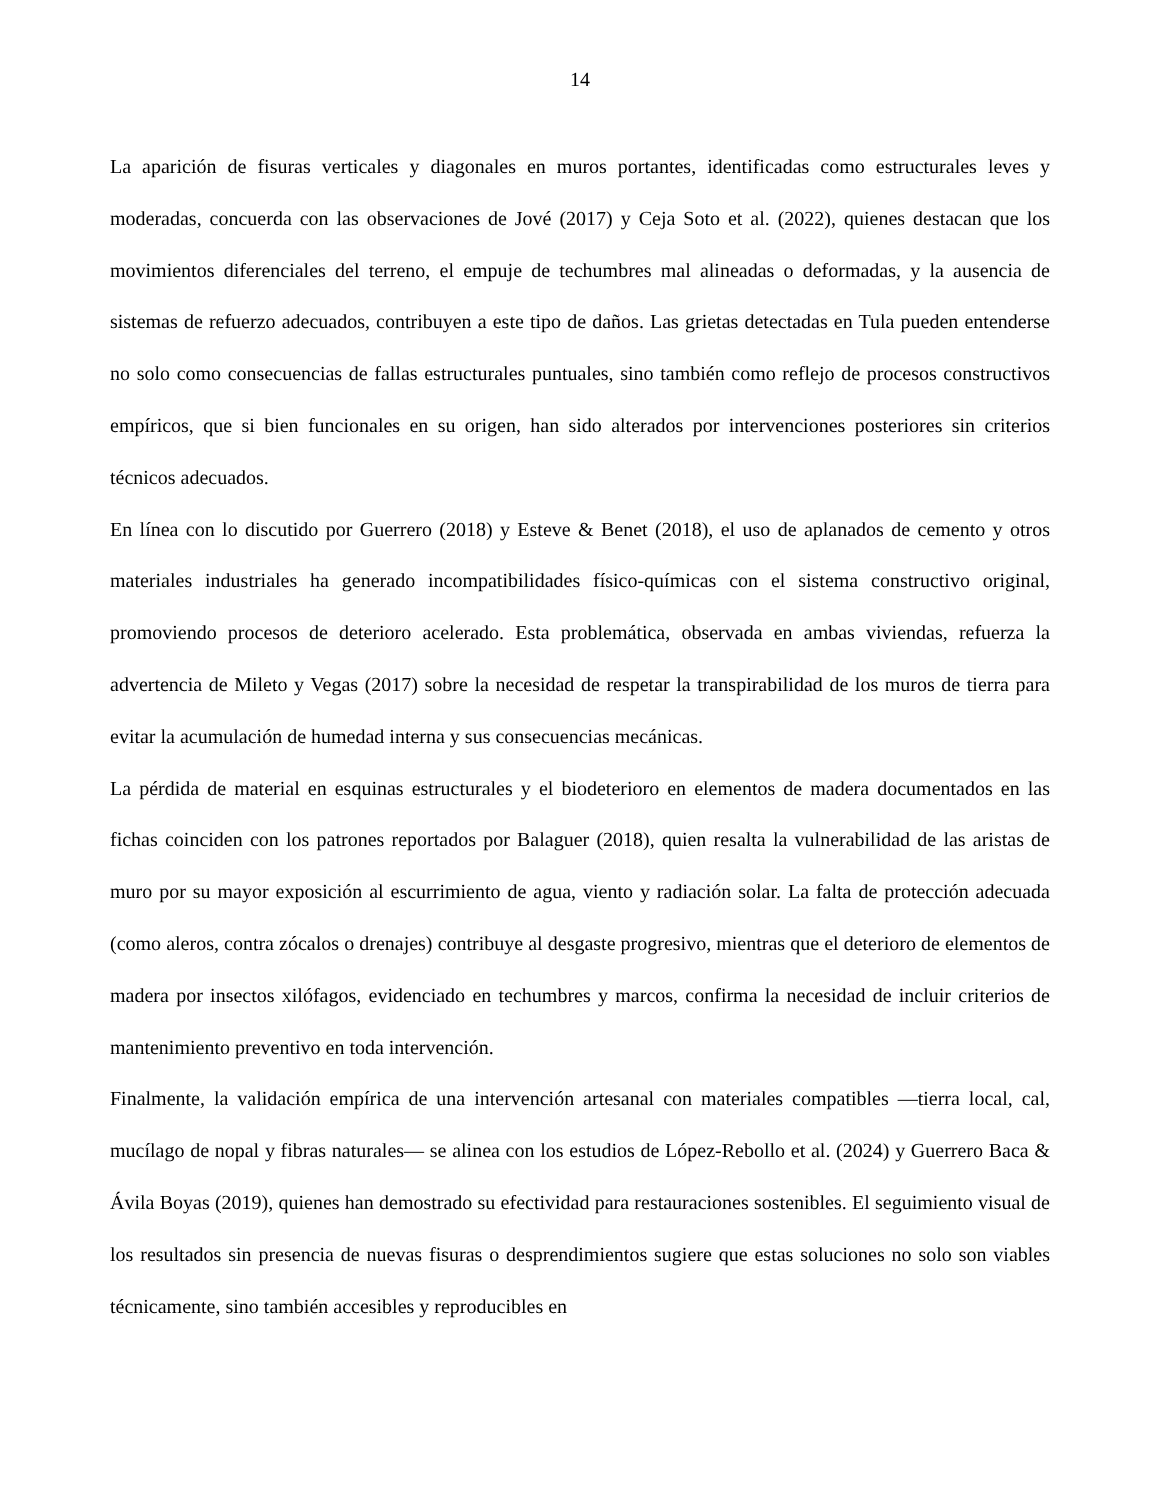14
La aparición de fisuras verticales y diagonales en muros portantes, identificadas como estructurales leves y moderadas, concuerda con las observaciones de Jové (2017) y Ceja Soto et al. (2022), quienes destacan que los movimientos diferenciales del terreno, el empuje de techumbres mal alineadas o deformadas, y la ausencia de sistemas de refuerzo adecuados, contribuyen a este tipo de daños. Las grietas detectadas en Tula pueden entenderse no solo como consecuencias de fallas estructurales puntuales, sino también como reflejo de procesos constructivos empíricos, que si bien funcionales en su origen, han sido alterados por intervenciones posteriores sin criterios técnicos adecuados.
En línea con lo discutido por Guerrero (2018) y Esteve & Benet (2018), el uso de aplanados de cemento y otros materiales industriales ha generado incompatibilidades físico-químicas con el sistema constructivo original, promoviendo procesos de deterioro acelerado. Esta problemática, observada en ambas viviendas, refuerza la advertencia de Mileto y Vegas (2017) sobre la necesidad de respetar la transpirabilidad de los muros de tierra para evitar la acumulación de humedad interna y sus consecuencias mecánicas.
La pérdida de material en esquinas estructurales y el biodeterioro en elementos de madera documentados en las fichas coinciden con los patrones reportados por Balaguer (2018), quien resalta la vulnerabilidad de las aristas de muro por su mayor exposición al escurrimiento de agua, viento y radiación solar. La falta de protección adecuada (como aleros, contra zócalos o drenajes) contribuye al desgaste progresivo, mientras que el deterioro de elementos de madera por insectos xilófagos, evidenciado en techumbres y marcos, confirma la necesidad de incluir criterios de mantenimiento preventivo en toda intervención.
Finalmente, la validación empírica de una intervención artesanal con materiales compatibles —tierra local, cal, mucílago de nopal y fibras naturales— se alinea con los estudios de López-Rebollo et al. (2024) y Guerrero Baca & Ávila Boyas (2019), quienes han demostrado su efectividad para restauraciones sostenibles. El seguimiento visual de los resultados sin presencia de nuevas fisuras o desprendimientos sugiere que estas soluciones no solo son viables técnicamente, sino también accesibles y reproducibles en